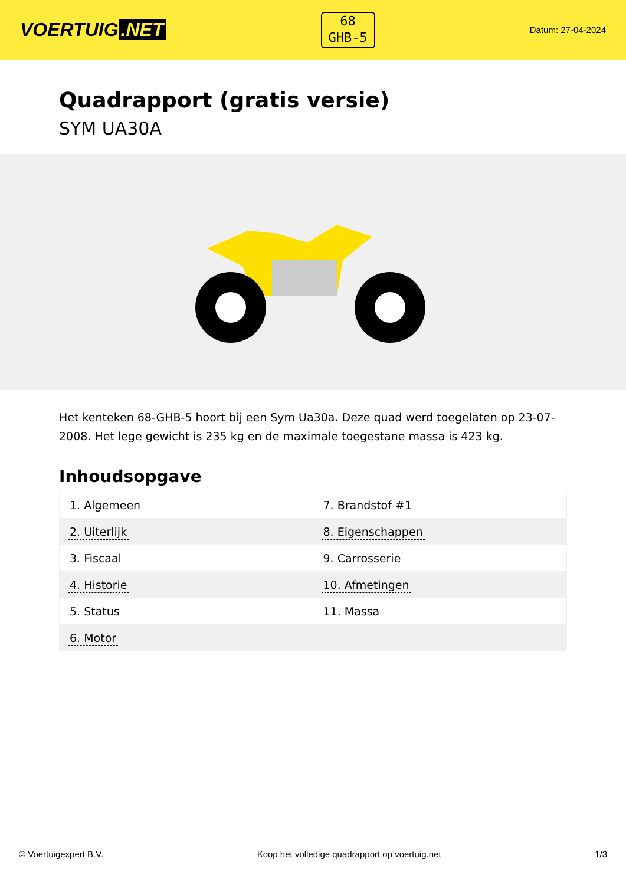VOERTUIG.NET
68
GHB-5
Datum: 27-04-2024
Quadrapport (gratis versie)
SYM UA30A
Het kenteken 68-GHB-5 hoort bij een Sym Ua30a. Deze quad werd toegelaten op 23-07-2008. Het lege gewicht is 235 kg en de maximale toegestane massa is 423 kg.
Inhoudsopgave
| 1. Algemeen | 7. Brandstof #1 |
| 2. Uiterlijk | 8. Eigenschappen |
| 3. Fiscaal | 9. Carrosserie |
| 4. Historie | 10. Afmetingen |
| 5. Status | 11. Massa |
| 6. Motor | |
© Voertuigexpert B.V. Koop het volledige quadrapport op voertuig.net 1/3